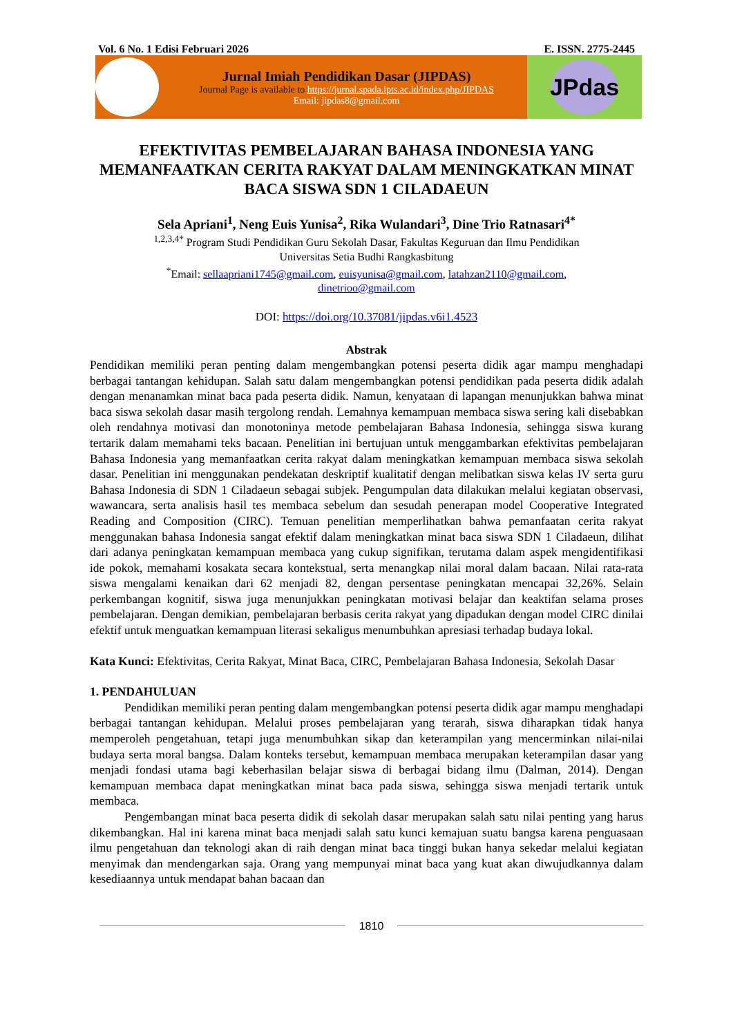Vol. 6 No. 1 Edisi Februari 2026 E. ISSN. 2775-2445
Jurnal Imiah Pendidikan Dasar (JIPDAS)
Journal Page is available to https://jurnal.spada.ipts.ac.id/index.php/JIPDAS
Email: jipdas8@gmail.com
JPdas
EFEKTIVITAS PEMBELAJARAN BAHASA INDONESIA YANG MEMANFAATKAN CERITA RAKYAT DALAM MENINGKATKAN MINAT BACA SISWA SDN 1 CILADAEUN
Sela Apriani<sup>1</sup>, Neng Euis Yunisa<sup>2</sup>, Rika Wulandari<sup>3</sup>, Dine Trio Ratnasari<sup>4*</sup>
<sup>1,2,3,4*</sup> Program Studi Pendidikan Guru Sekolah Dasar, Fakultas Keguruan dan Ilmu Pendidikan
Universitas Setia Budhi Rangkasbitung
<sup>*</sup> Email: sellaapriani1745@gmail.com, euisyunisa@gmail.com, latahzan2110@gmail.com,
dinetrioo@gmail.com
DOI: https://doi.org/10.37081/jipdas.v6i1.4523
Abstrak
Pendidikan memiliki peran penting dalam mengembangkan potensi peserta didik agar mampu menghadapi berbagai tantangan kehidupan. Salah satu dalam mengembangkan potensi pendidikan pada peserta didik adalah dengan menanamkan minat baca pada peserta didik. Namun, kenyataan di lapangan menunjukkan bahwa minat baca siswa sekolah dasar masih tergolong rendah. Lemahnya kemampuan membaca siswa sering kali disebabkan oleh rendahnya motivasi dan monotoninya metode pembelajaran Bahasa Indonesia, sehingga siswa kurang tertarik dalam memahami teks bacaan. Penelitian ini bertujuan untuk menggambarkan efektivitas pembelajaran Bahasa Indonesia yang memanfaatkan cerita rakyat dalam meningkatkan kemampuan membaca siswa sekolah dasar. Penelitian ini menggunakan pendekatan deskriptif kualitatif dengan melibatkan siswa kelas IV serta guru Bahasa Indonesia di SDN 1 Ciladaeun sebagai subjek. Pengumpulan data dilakukan melalui kegiatan observasi, wawancara, serta analisis hasil tes membaca sebelum dan sesudah penerapan model Cooperative Integrated Reading and Composition (CIRC). Temuan penelitian memperlihatkan bahwa pemanfaatan cerita rakyat menggunakan bahasa Indonesia sangat efektif dalam meningkatkan minat baca siswa SDN 1 Ciladaeun, dilihat dari adanya peningkatan kemampuan membaca yang cukup signifikan, terutama dalam aspek mengidentifikasi ide pokok, memahami kosakata secara kontekstual, serta menangkap nilai moral dalam bacaan. Nilai rata-rata siswa mengalami kenaikan dari 62 menjadi 82, dengan persentase peningkatan mencapai 32,26%. Selain perkembangan kognitif, siswa juga menunjukkan peningkatan motivasi belajar dan keaktifan selama proses pembelajaran. Dengan demikian, pembelajaran berbasis cerita rakyat yang dipadukan dengan model CIRC dinilai efektif untuk menguatkan kemampuan literasi sekaligus menumbuhkan apresiasi terhadap budaya lokal.
Kata Kunci: Efektivitas, Cerita Rakyat, Minat Baca, CIRC, Pembelajaran Bahasa Indonesia, Sekolah Dasar
1. PENDAHULUAN
Pendidikan memiliki peran penting dalam mengembangkan potensi peserta didik agar mampu menghadapi berbagai tantangan kehidupan. Melalui proses pembelajaran yang terarah, siswa diharapkan tidak hanya memperoleh pengetahuan, tetapi juga menumbuhkan sikap dan keterampilan yang mencerminkan nilai-nilai budaya serta moral bangsa. Dalam konteks tersebut, kemampuan membaca merupakan keterampilan dasar yang menjadi fondasi utama bagi keberhasilan belajar siswa di berbagai bidang ilmu (Dalman, 2014). Dengan kemampuan membaca dapat meningkatkan minat baca pada siswa, sehingga siswa menjadi tertarik untuk membaca.
Pengembangan minat baca peserta didik di sekolah dasar merupakan salah satu nilai penting yang harus dikembangkan. Hal ini karena minat baca menjadi salah satu kunci kemajuan suatu bangsa karena penguasaan ilmu pengetahuan dan teknologi akan di raih dengan minat baca tinggi bukan hanya sekedar melalui kegiatan menyimak dan mendengarkan saja. Orang yang mempunyai minat baca yang kuat akan diwujudkannya dalam kesediaannya untuk mendapat bahan bacaan dan
1810